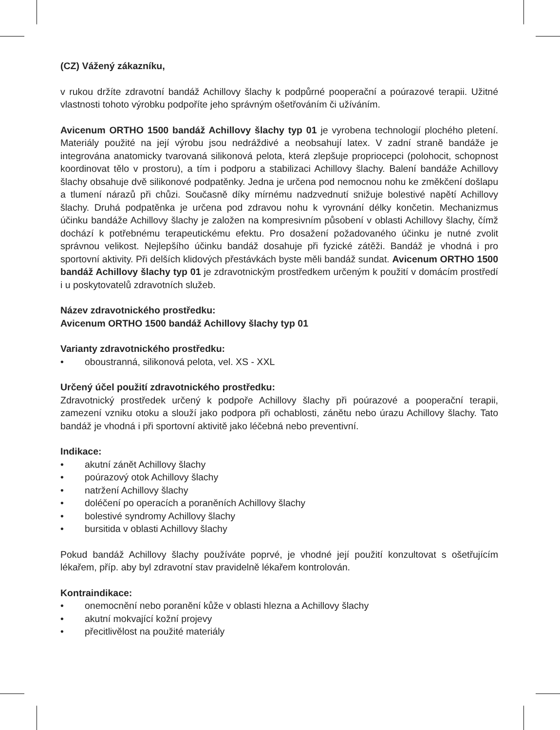(CZ) Vážený zákazníku,
v rukou držíte zdravotní bandáž Achillovy šlachy k podpůrné pooperační a poúrazové terapii. Užitné vlastnosti tohoto výrobku podpoříte jeho správným ošetřováním či užíváním.
Avicenum ORTHO 1500 bandáž Achillovy šlachy typ 01 je vyrobena technologií plochého pletení. Materiály použité na její výrobu jsou nedráždivé a neobsahují latex. V zadní straně bandáže je integrována anatomicky tvarovaná silikonová pelota, která zlepšuje propriocepci (polohocit, schopnost koordinovat tělo v prostoru), a tím i podporu a stabilizaci Achillovy šlachy. Balení bandáže Achillovy šlachy obsahuje dvě silikonové podpatěnky. Jedna je určena pod nemocnou nohu ke změkčení došlapu a tlumení nárazů při chůzi. Současně díky mírnému nadzvednutí snižuje bolestivé napětí Achillovy šlachy. Druhá podpatěnka je určena pod zdravou nohu k vyrovnání délky končetin. Mechanizmus účinku bandáže Achillovy šlachy je založen na kompresivním působení v oblasti Achillovy šlachy, čímž dochází k potřebnému terapeutickému efektu. Pro dosažení požadovaného účinku je nutné zvolit správnou velikost. Nejlepšího účinku bandáž dosahuje při fyzické zátěži. Bandáž je vhodná i pro sportovní aktivity. Při delších klidových přestávkách byste měli bandáž sundat. Avicenum ORTHO 1500 bandáž Achillovy šlachy typ 01 je zdravotnickým prostředkem určeným k použití v domácím prostředí i u poskytovatelů zdravotních služeb.
Název zdravotnického prostředku:
Avicenum ORTHO 1500 bandáž Achillovy šlachy typ 01
Varianty zdravotnického prostředku:
• oboustranná, silikonová pelota, vel. XS - XXL
Určený účel použití zdravotnického prostředku:
Zdravotnický prostředek určený k podpoře Achillovy šlachy při poúrazové a pooperační terapii, zamezení vzniku otoku a slouží jako podpora při ochablosti, zánětu nebo úrazu Achillovy šlachy. Tato bandáž je vhodná i při sportovní aktivitě jako léčebná nebo preventivní.
Indikace:
• akutní zánět Achillovy šlachy
• poúrazový otok Achillovy šlachy
• natržení Achillovy šlachy
• doléčení po operacích a poraněních Achillovy šlachy
• bolestivé syndromy Achillovy šlachy
• bursitida v oblasti Achillovy šlachy
Pokud bandáž Achillovy šlachy používáte poprvé, je vhodné její použití konzultovat s ošetřujícím lékařem, příp. aby byl zdravotní stav pravidelně lékařem kontrolován.
Kontraindikace:
• onemocnění nebo poranění kůže v oblasti hlezna a Achillovy šlachy
• akutní mokvající kožní projevy
• přecitlivělost na použité materiály